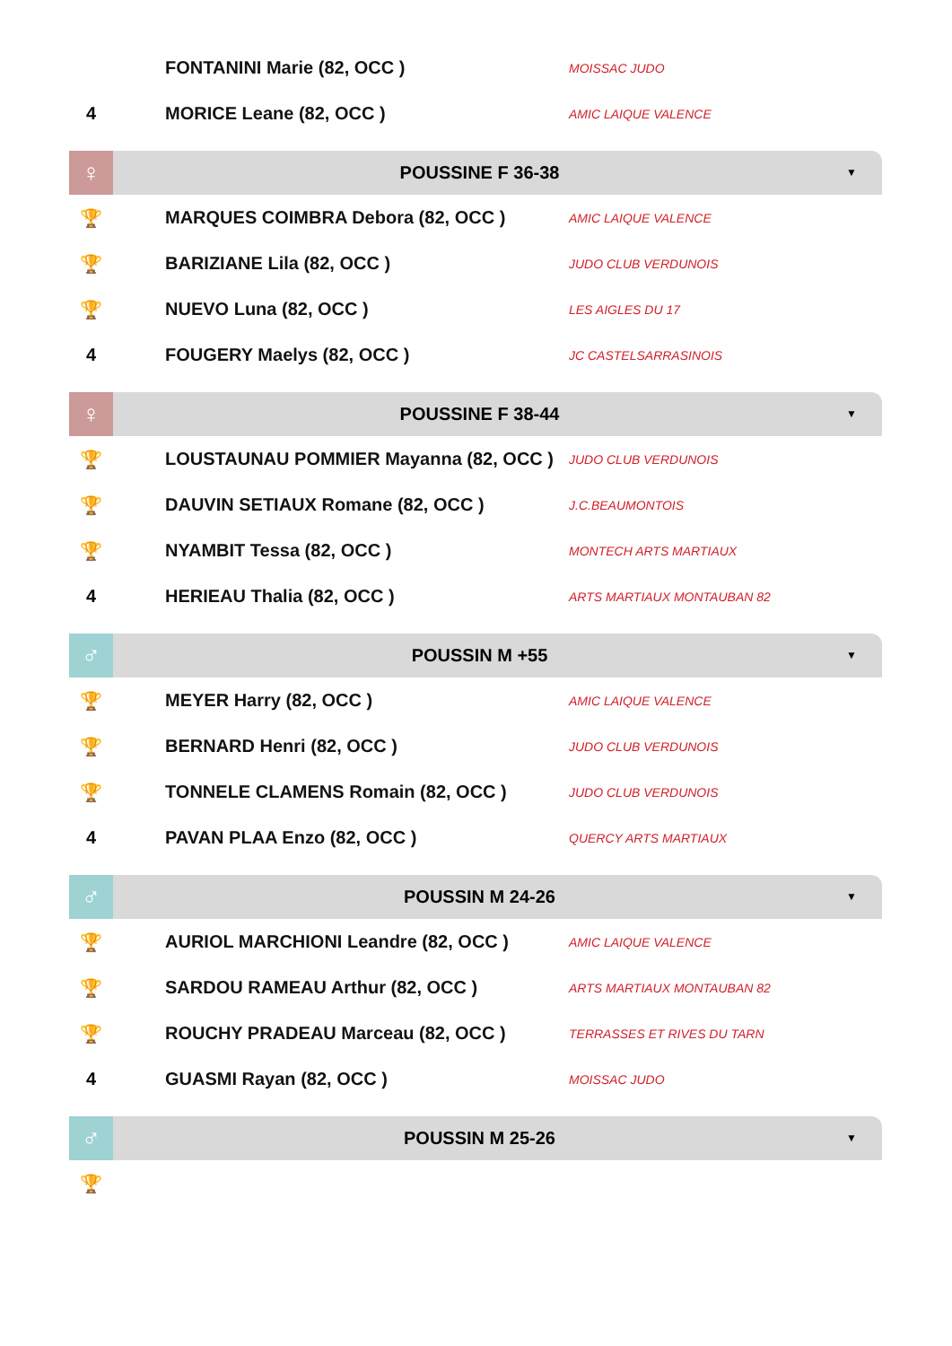| | FONTANINI Marie (82, OCC ) | MOISSAC JUDO |
| 4 | MORICE Leane (82, OCC ) | AMIC LAIQUE VALENCE |
♀
POUSSINE F 36-38
▼
| 🏆 | MARQUES COIMBRA Debora (82, OCC ) | AMIC LAIQUE VALENCE |
| 🏆 | BARIZIANE Lila (82, OCC ) | JUDO CLUB VERDUNOIS |
| 🏆 | NUEVO Luna (82, OCC ) | LES AIGLES DU 17 |
| 4 | FOUGERY Maelys (82, OCC ) | JC CASTELSARRASINOIS |
♀
POUSSINE F 38-44
▼
| 🏆 | LOUSTAUNAU POMMIER Mayanna (82, OCC ) | JUDO CLUB VERDUNOIS |
| 🏆 | DAUVIN SETIAUX Romane (82, OCC ) | J.C.BEAUMONTOIS |
| 🏆 | NYAMBIT Tessa (82, OCC ) | MONTECH ARTS MARTIAUX |
| 4 | HERIEAU Thalia (82, OCC ) | ARTS MARTIAUX MONTAUBAN 82 |
♂
POUSSIN M +55
▼
| 🏆 | MEYER Harry (82, OCC ) | AMIC LAIQUE VALENCE |
| 🏆 | BERNARD Henri (82, OCC ) | JUDO CLUB VERDUNOIS |
| 🏆 | TONNELE CLAMENS Romain (82, OCC ) | JUDO CLUB VERDUNOIS |
| 4 | PAVAN PLAA Enzo (82, OCC ) | QUERCY ARTS MARTIAUX |
♂
POUSSIN M 24-26
▼
| 🏆 | AURIOL MARCHIONI Leandre (82, OCC ) | AMIC LAIQUE VALENCE |
| 🏆 | SARDOU RAMEAU Arthur (82, OCC ) | ARTS MARTIAUX MONTAUBAN 82 |
| 🏆 | ROUCHY PRADEAU Marceau (82, OCC ) | TERRASSES ET RIVES DU TARN |
| 4 | GUASMI Rayan (82, OCC ) | MOISSAC JUDO |
♂
POUSSIN M 25-26
▼
| 🏆 | | |